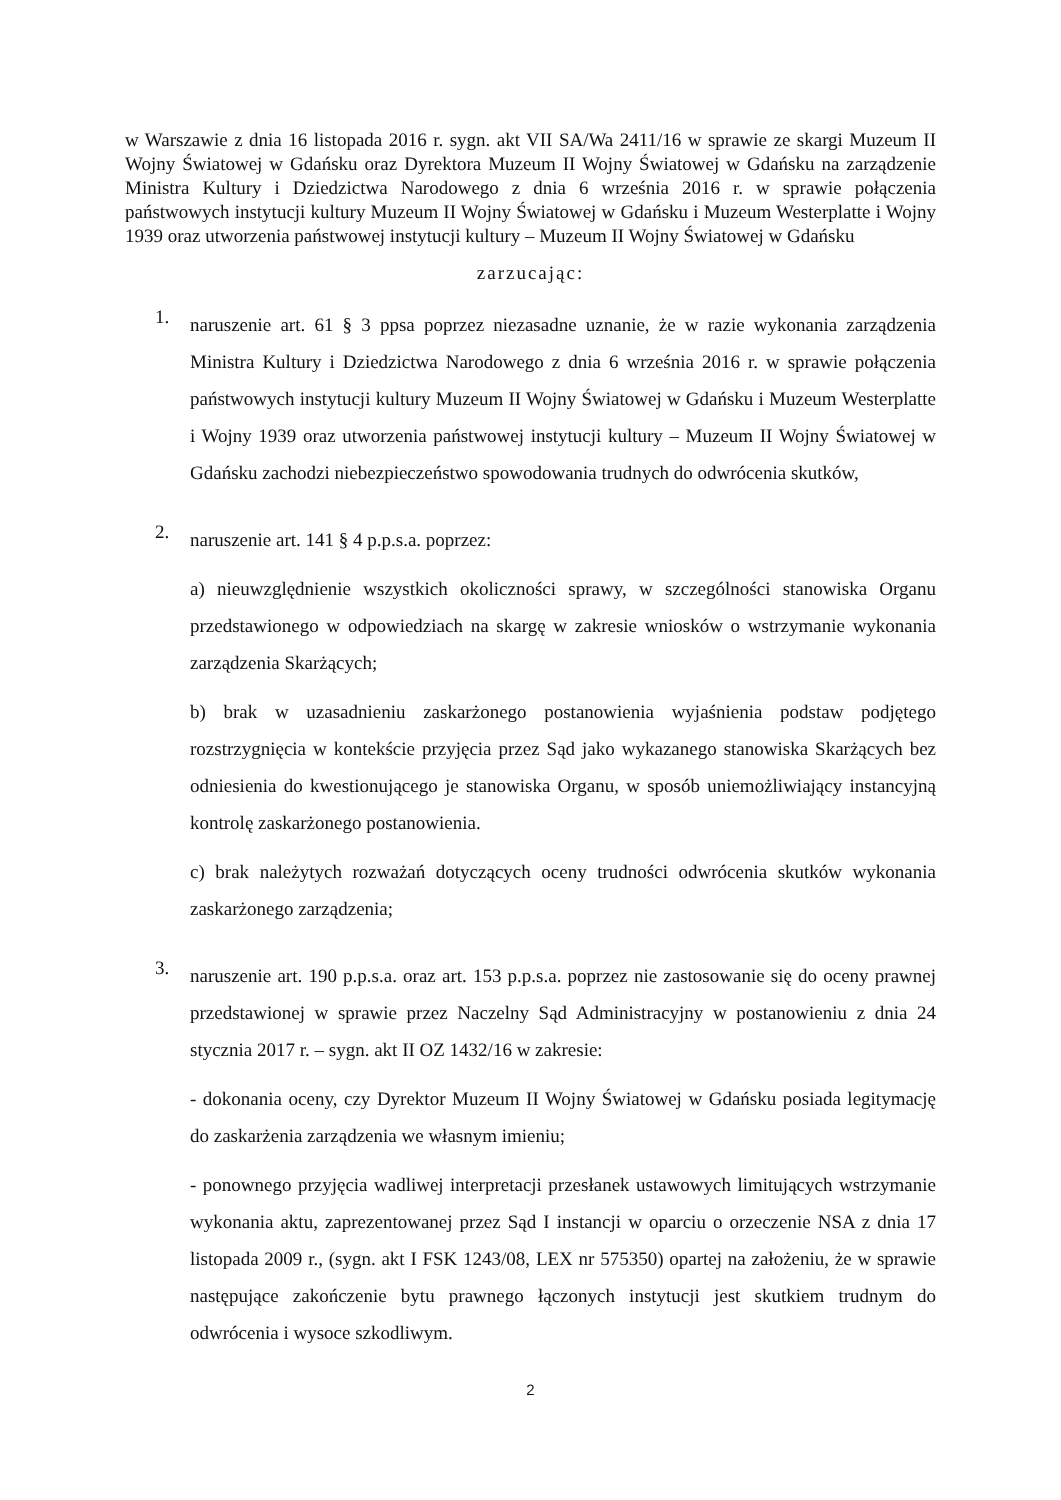w Warszawie z dnia 16 listopada 2016 r. sygn. akt VII SA/Wa 2411/16 w sprawie ze skargi Muzeum II Wojny Światowej w Gdańsku oraz Dyrektora Muzeum II Wojny Światowej w Gdańsku na zarządzenie Ministra Kultury i Dziedzictwa Narodowego z dnia 6 września 2016 r. w sprawie połączenia państwowych instytucji kultury Muzeum II Wojny Światowej w Gdańsku i Muzeum Westerplatte i Wojny 1939 oraz utworzenia państwowej instytucji kultury – Muzeum II Wojny Światowej w Gdańsku
zarzucając:
1.
naruszenie art. 61 § 3 ppsa poprzez niezasadne uznanie, że w razie wykonania zarządzenia Ministra Kultury i Dziedzictwa Narodowego z dnia 6 września 2016 r. w sprawie połączenia państwowych instytucji kultury Muzeum II Wojny Światowej w Gdańsku i Muzeum Westerplatte i Wojny 1939 oraz utworzenia państwowej instytucji kultury – Muzeum II Wojny Światowej w Gdańsku zachodzi niebezpieczeństwo spowodowania trudnych do odwrócenia skutków,
2.
naruszenie art. 141 § 4 p.p.s.a. poprzez:
a) nieuwzględnienie wszystkich okoliczności sprawy, w szczególności stanowiska Organu przedstawionego w odpowiedziach na skargę w zakresie wniosków o wstrzymanie wykonania zarządzenia Skarżących;
b) brak w uzasadnieniu zaskarżonego postanowienia wyjaśnienia podstaw podjętego rozstrzygnięcia w kontekście przyjęcia przez Sąd jako wykazanego stanowiska Skarżących bez odniesienia do kwestionującego je stanowiska Organu, w sposób uniemożliwiający instancyjną kontrolę zaskarżonego postanowienia.
c) brak należytych rozważań dotyczących oceny trudności odwrócenia skutków wykonania zaskarżonego zarządzenia;
3.
naruszenie art. 190 p.p.s.a. oraz art. 153 p.p.s.a. poprzez nie zastosowanie się do oceny prawnej przedstawionej w sprawie przez Naczelny Sąd Administracyjny w postanowieniu z dnia 24 stycznia 2017 r. – sygn. akt II OZ 1432/16 w zakresie:
- dokonania oceny, czy Dyrektor Muzeum II Wojny Światowej w Gdańsku posiada legitymację do zaskarżenia zarządzenia we własnym imieniu;
- ponownego przyjęcia wadliwej interpretacji przesłanek ustawowych limitujących wstrzymanie wykonania aktu, zaprezentowanej przez Sąd I instancji w oparciu o orzeczenie NSA z dnia 17 listopada 2009 r., (sygn. akt I FSK 1243/08, LEX nr 575350) opartej na założeniu, że w sprawie następujące zakończenie bytu prawnego łączonych instytucji jest skutkiem trudnym do odwrócenia i wysoce szkodliwym.
2